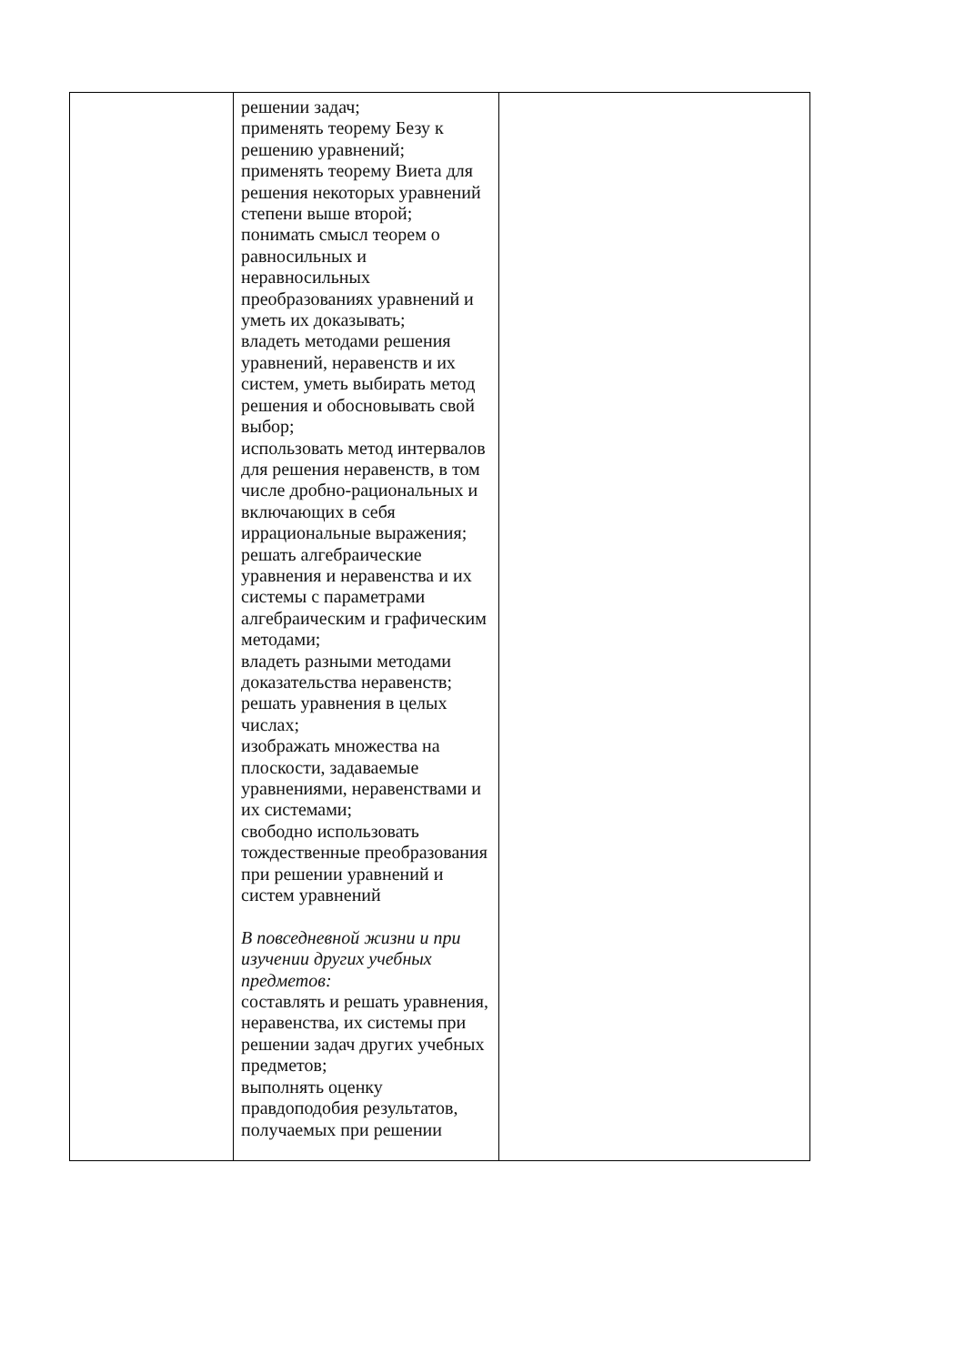| | решении задач; применять теорему Безу к решению уравнений; применять теорему Виета для решения некоторых уравнений степени выше второй; понимать смысл теорем о равносильных и неравносильных преобразованиях уравнений и уметь их доказывать; владеть методами решения уравнений, неравенств и их систем, уметь выбирать метод решения и обосновывать свой выбор; использовать метод интервалов для решения неравенств, в том числе дробно-рациональных и включающих в себя иррациональные выражения; решать алгебраические уравнения и неравенства и их системы с параметрами алгебраическим и графическим методами; владеть разными методами доказательства неравенств; решать уравнения в целых числах; изображать множества на плоскости, задаваемые уравнениями, неравенствами и их системами; свободно использовать тождественные преобразования при решении уравнений и систем уравнений В повседневной жизни и при изучении других учебных предметов: составлять и решать уравнения, неравенства, их системы при решении задач других учебных предметов; выполнять оценку правдоподобия результатов, получаемых при решении | |